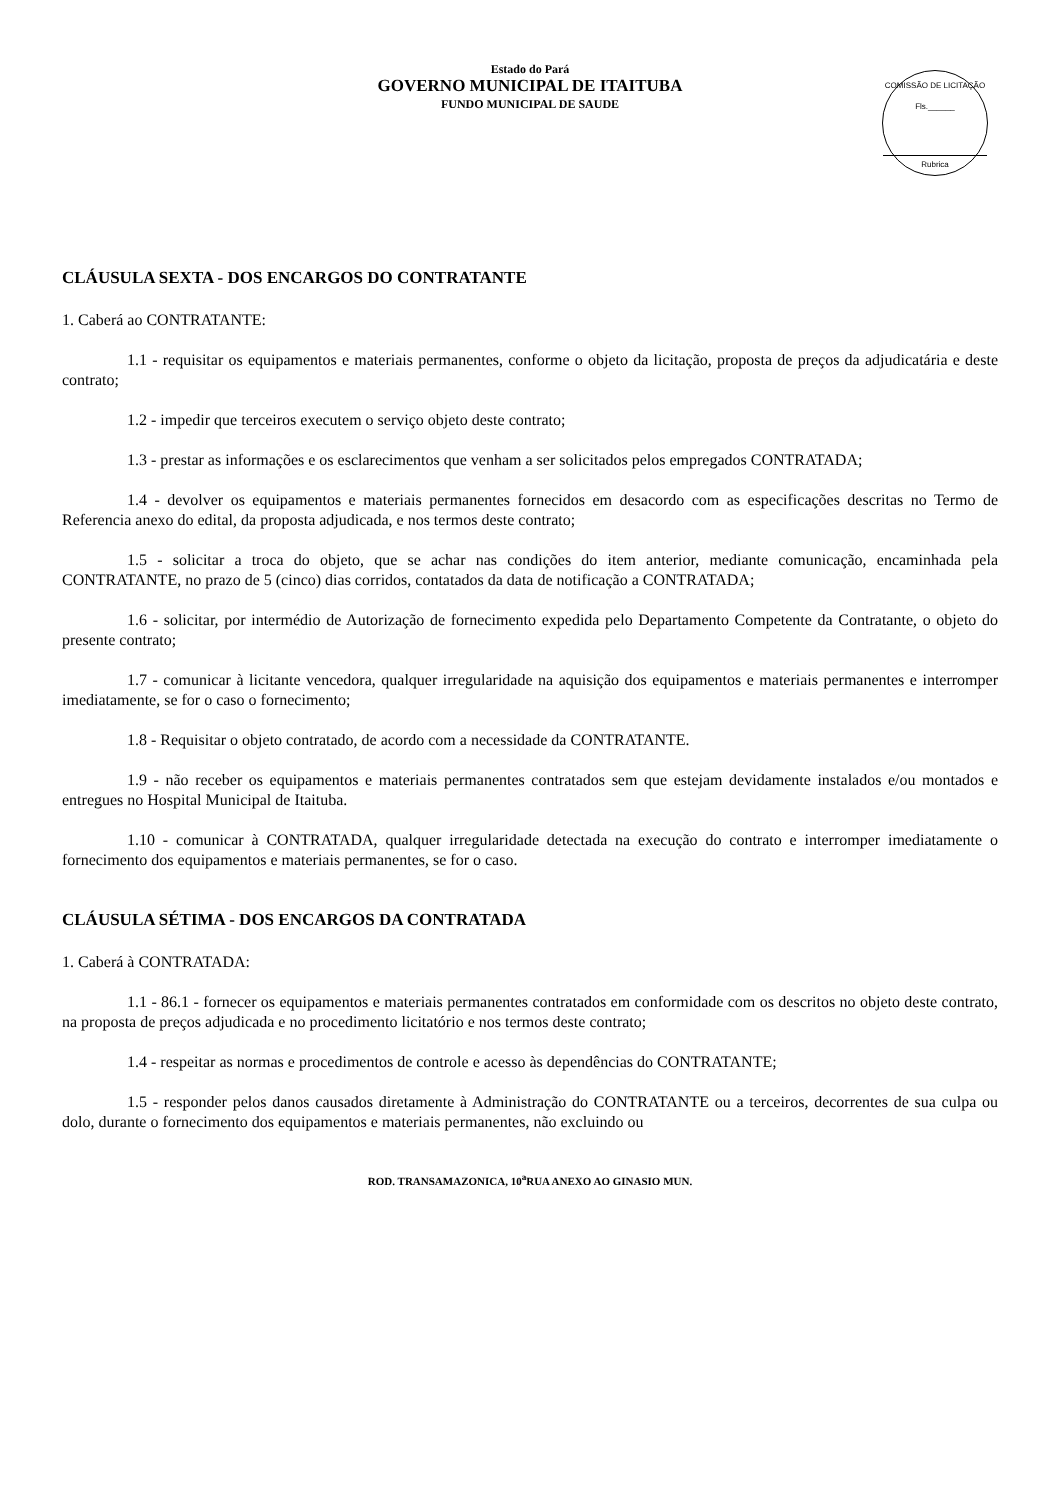Estado do Pará
GOVERNO MUNICIPAL DE ITAITUBA
FUNDO MUNICIPAL DE SAUDE
COMISSÃO DE LICITAÇÃO
Fls.______
Rubrica
CLÁUSULA SEXTA - DOS ENCARGOS DO CONTRATANTE
1. Caberá ao CONTRATANTE:
1.1 - requisitar os equipamentos e materiais permanentes, conforme o objeto da licitação, proposta de preços da adjudicatária e deste contrato;
1.2 - impedir que terceiros executem o serviço objeto deste contrato;
1.3 - prestar as informações e os esclarecimentos que venham a ser solicitados pelos empregados CONTRATADA;
1.4 - devolver os equipamentos e materiais permanentes fornecidos em desacordo com as especificações descritas no Termo de Referencia anexo do edital, da proposta adjudicada, e nos termos deste contrato;
1.5 - solicitar a troca do objeto, que se achar nas condições do item anterior, mediante comunicação, encaminhada pela CONTRATANTE, no prazo de 5 (cinco) dias corridos, contatados da data de notificação a CONTRATADA;
1.6 - solicitar, por intermédio de Autorização de fornecimento expedida pelo Departamento Competente da Contratante, o objeto do presente contrato;
1.7 - comunicar à licitante vencedora, qualquer irregularidade na aquisição dos equipamentos e materiais permanentes e interromper imediatamente, se for o caso o fornecimento;
1.8 - Requisitar o objeto contratado, de acordo com a necessidade da CONTRATANTE.
1.9 - não receber os equipamentos e materiais permanentes contratados sem que estejam devidamente instalados e/ou montados e entregues no Hospital Municipal de Itaituba.
1.10 - comunicar à CONTRATADA, qualquer irregularidade detectada na execução do contrato e interromper imediatamente o fornecimento dos equipamentos e materiais permanentes, se for o caso.
CLÁUSULA SÉTIMA - DOS ENCARGOS DA CONTRATADA
1. Caberá à CONTRATADA:
1.1 - 86.1 - fornecer os equipamentos e materiais permanentes contratados em conformidade com os descritos no objeto deste contrato, na proposta de preços adjudicada e no procedimento licitatório e nos termos deste contrato;
1.4 - respeitar as normas e procedimentos de controle e acesso às dependências do CONTRATANTE;
1.5 - responder pelos danos causados diretamente à Administração do CONTRATANTE ou a terceiros, decorrentes de sua culpa ou dolo, durante o fornecimento dos equipamentos e materiais permanentes, não excluindo ou
ROD. TRANSAMAZONICA, 10<sup>a</sup>RUA ANEXO AO GINASIO MUN.